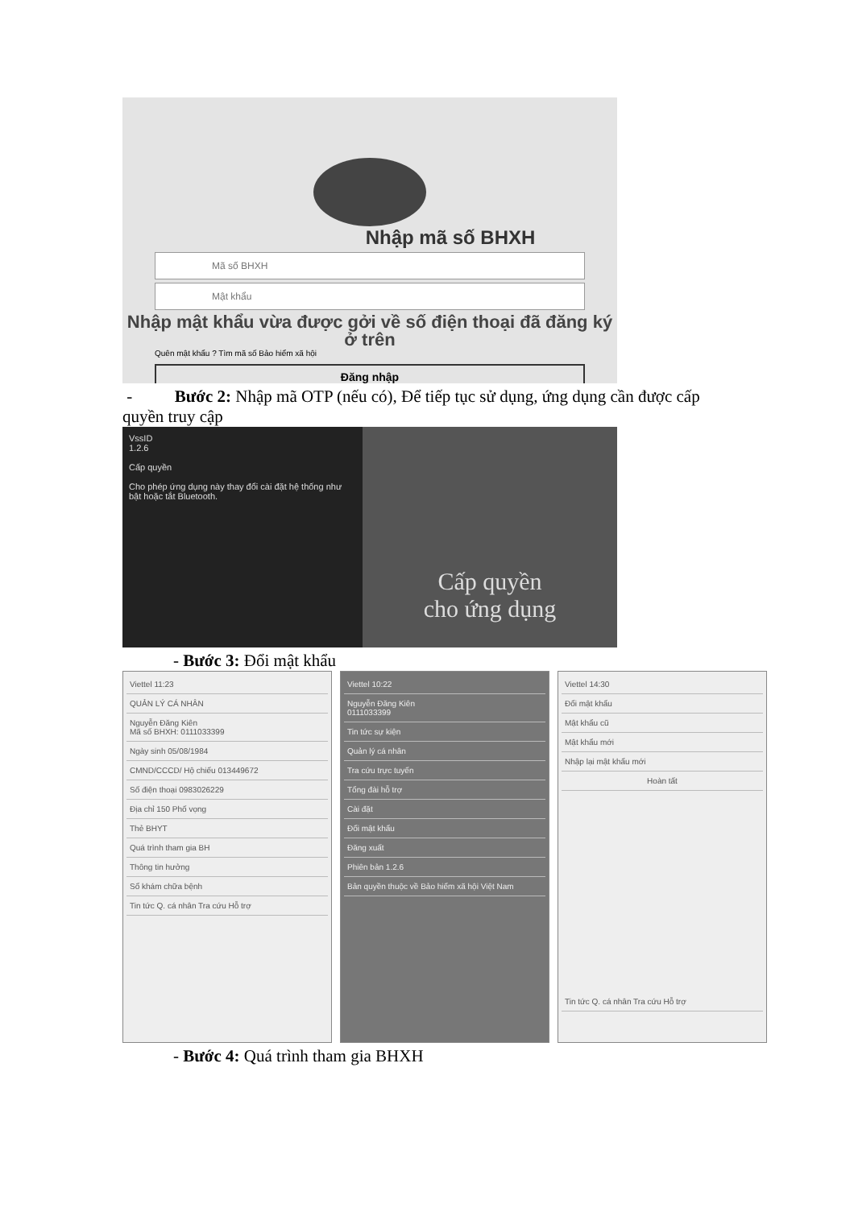Nhập mã số BHXH
Mã số BHXH
Mật khẩu
Nhập mật khẩu vừa được gởi về số điện thoại đã đăng ký ở trên
Quên mật khẩu ? Tìm mã số Bảo hiểm xã hội
Đăng nhập
- Bước 2: Nhập mã OTP (nếu có), Để tiếp tục sử dụng, ứng dụng cần được cấp quyền truy cập
VssID
1.2.6
Cấp quyền
Cho phép ứng dụng này thay đổi cài đặt hệ thống như bật hoặc tắt Bluetooth.
Cấp quyền
cho ứng dụng
- Bước 3: Đổi mật khẩu
Viettel 11:23
QUẢN LÝ CÁ NHÂN
Nguyễn Đăng Kiên
Mã số BHXH: 0111033399
Ngày sinh 05/08/1984
CMND/CCCD/ Hộ chiếu 013449672
Số điện thoại 0983026229
Địa chỉ 150 Phố vọng
Thẻ BHYT
Quá trình tham gia BH
Thông tin hưởng
Sổ khám chữa bệnh
Tin tức Q. cá nhân Tra cứu Hỗ trợ
Viettel 10:22
Nguyễn Đăng Kiên
0111033399
Tin tức sự kiện
Quản lý cá nhân
Tra cứu trực tuyến
Tổng đài hỗ trợ
Cài đặt
Đổi mật khẩu
Đăng xuất
Phiên bản 1.2.6
Bản quyền thuộc về Bảo hiểm xã hội Việt Nam
Viettel 14:30
Đổi mật khẩu
Mật khẩu cũ
Mật khẩu mới
Nhập lại mật khẩu mới
Hoàn tất
Tin tức Q. cá nhân Tra cứu Hỗ trợ
- Bước 4: Quá trình tham gia BHXH